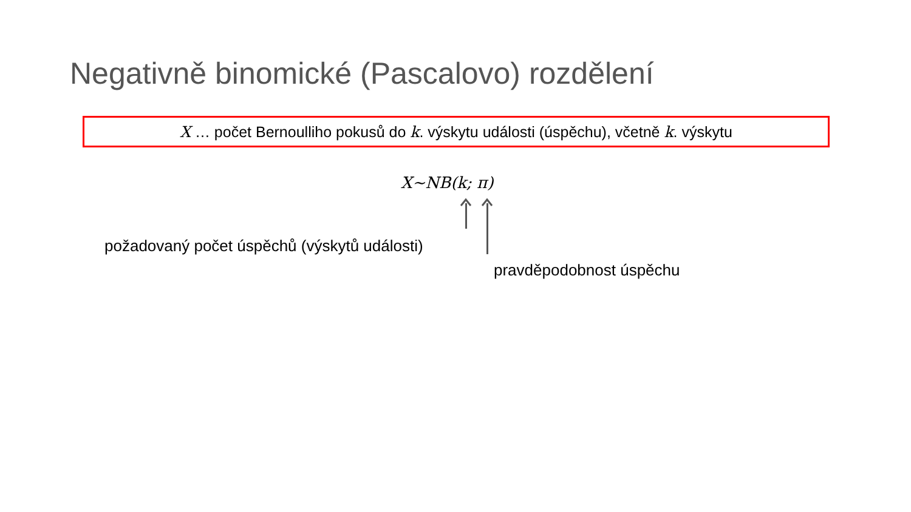Negativně binomické (Pascalovo) rozdělení
X … počet Bernoulliho pokusů do k. výskytu události (úspěchu), včetně k. výskytu
X~NB(k; π)
požadovaný počet úspěchů (výskytů události)
pravděpodobnost úspěchu